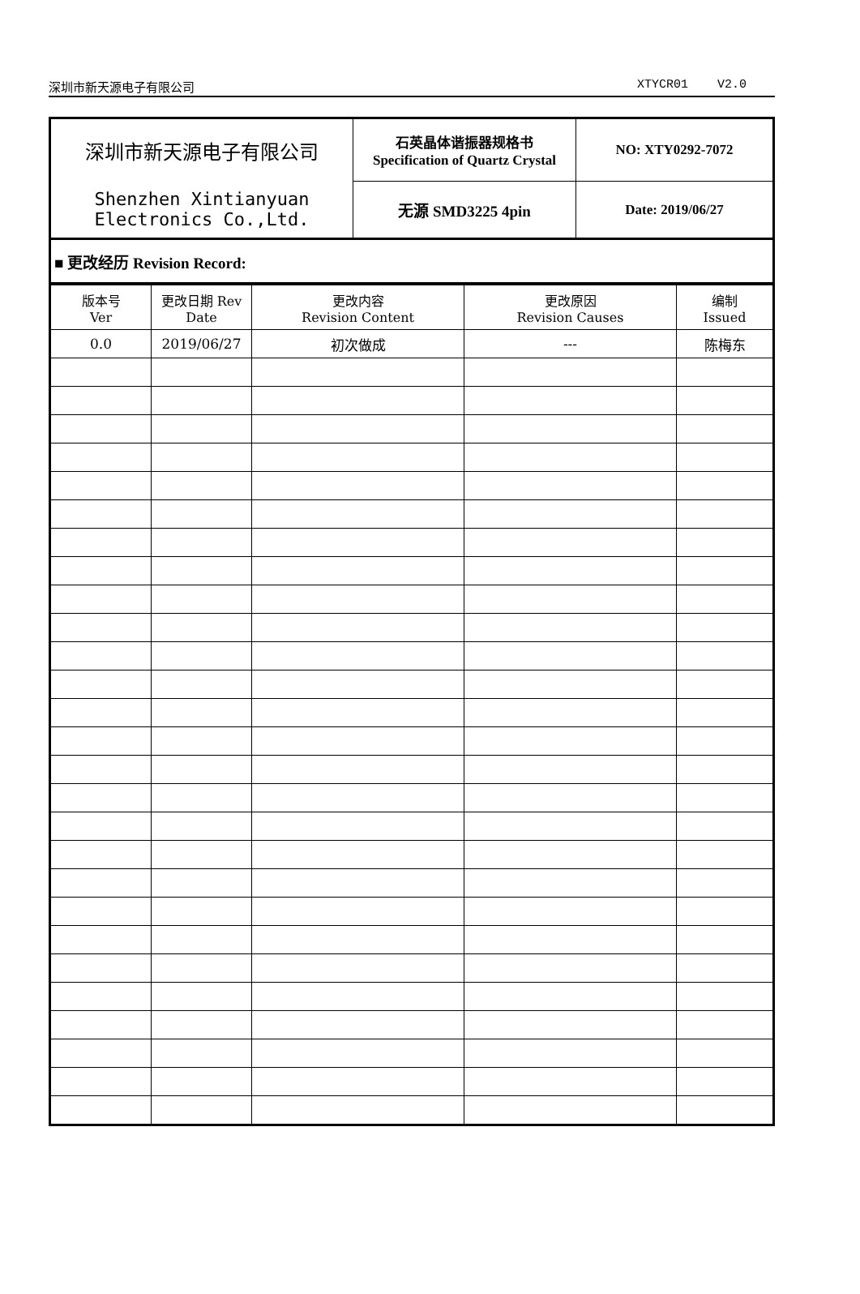深圳市新天源电子有限公司 XTYCR01 V2.0
| 深圳市新天源电子有限公司 | 石英晶体谐振器规格书 Specification of Quartz Crystal | NO: XTY0292-7072 |
| Shenzhen Xintianyuan Electronics Co.,Ltd. | 无源 SMD3225 4pin | Date: 2019/06/27 |
| ■ 更改经历 Revision Record: | | |
| 版本号 Ver | 更改日期 Rev Date | 更改内容 Revision Content | 更改原因 Revision Causes | 编制 Issued |
| --- | --- | --- | --- | --- |
| 0.0 | 2019/06/27 | 初次做成 | --- | 陈梅东 |